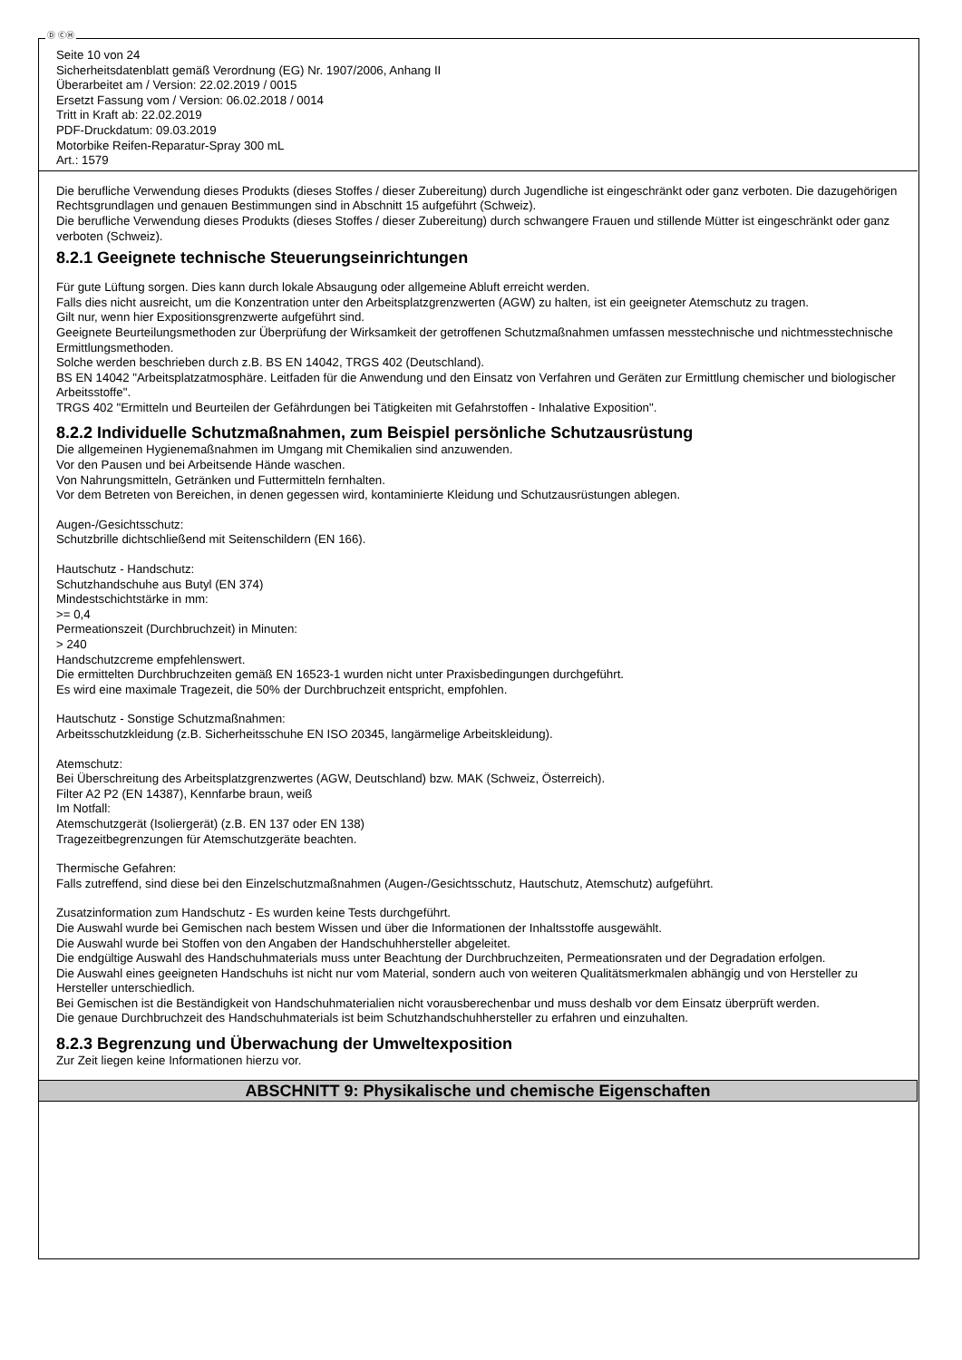Ⓓ ⒸⒽ
Seite 10 von 24
Sicherheitsdatenblatt gemäß Verordnung (EG) Nr. 1907/2006, Anhang II
Überarbeitet am / Version: 22.02.2019 / 0015
Ersetzt Fassung vom / Version: 06.02.2018 / 0014
Tritt in Kraft ab: 22.02.2019
PDF-Druckdatum: 09.03.2019
Motorbike Reifen-Reparatur-Spray 300 mL
Art.: 1579
Die berufliche Verwendung dieses Produkts (dieses Stoffes / dieser Zubereitung) durch Jugendliche ist eingeschränkt oder ganz verboten. Die dazugehörigen Rechtsgrundlagen und genauen Bestimmungen sind in Abschnitt 15 aufgeführt (Schweiz).
Die berufliche Verwendung dieses Produkts (dieses Stoffes / dieser Zubereitung) durch schwangere Frauen und stillende Mütter ist eingeschränkt oder ganz verboten (Schweiz).
8.2.1 Geeignete technische Steuerungseinrichtungen
Für gute Lüftung sorgen. Dies kann durch lokale Absaugung oder allgemeine Abluft erreicht werden.
Falls dies nicht ausreicht, um die Konzentration unter den Arbeitsplatzgrenzwerten (AGW) zu halten, ist ein geeigneter Atemschutz zu tragen.
Gilt nur, wenn hier Expositionsgrenzwerte aufgeführt sind.
Geeignete Beurteilungsmethoden zur Überprüfung der Wirksamkeit der getroffenen Schutzmaßnahmen umfassen messtechnische und nichtmesstechnische Ermittlungsmethoden.
Solche werden beschrieben durch z.B. BS EN 14042, TRGS 402 (Deutschland).
BS EN 14042 "Arbeitsplatzatmosphäre. Leitfaden für die Anwendung und den Einsatz von Verfahren und Geräten zur Ermittlung chemischer und biologischer Arbeitsstoffe".
TRGS 402 "Ermitteln und Beurteilen der Gefährdungen bei Tätigkeiten mit Gefahrstoffen - Inhalative Exposition".
8.2.2 Individuelle Schutzmaßnahmen, zum Beispiel persönliche Schutzausrüstung
Die allgemeinen Hygienemaßnahmen im Umgang mit Chemikalien sind anzuwenden.
Vor den Pausen und bei Arbeitsende Hände waschen.
Von Nahrungsmitteln, Getränken und Futtermitteln fernhalten.
Vor dem Betreten von Bereichen, in denen gegessen wird, kontaminierte Kleidung und Schutzausrüstungen ablegen.
Augen-/Gesichtsschutz:
Schutzbrille dichtschließend mit Seitenschildern (EN 166).
Hautschutz - Handschutz:
Schutzhandschuhe aus Butyl (EN 374)
Mindestschichtstärke in mm:
>= 0,4
Permeationszeit (Durchbruchzeit) in Minuten:
> 240
Handschutzcreme empfehlenswert.
Die ermittelten Durchbruchzeiten gemäß EN 16523-1 wurden nicht unter Praxisbedingungen durchgeführt.
Es wird eine maximale Tragezeit, die 50% der Durchbruchzeit entspricht, empfohlen.
Hautschutz - Sonstige Schutzmaßnahmen:
Arbeitsschutzkleidung (z.B. Sicherheitsschuhe EN ISO 20345, langärmelige Arbeitskleidung).
Atemschutz:
Bei Überschreitung des Arbeitsplatzgrenzwertes (AGW, Deutschland) bzw. MAK (Schweiz, Österreich).
Filter A2 P2 (EN 14387), Kennfarbe braun, weiß
Im Notfall:
Atemschutzgerät (Isoliergerät) (z.B. EN 137 oder EN 138)
Tragezeitbegrenzungen für Atemschutzgeräte beachten.
Thermische Gefahren:
Falls zutreffend, sind diese bei den Einzelschutzmaßnahmen (Augen-/Gesichtsschutz, Hautschutz, Atemschutz) aufgeführt.
Zusatzinformation zum Handschutz - Es wurden keine Tests durchgeführt.
Die Auswahl wurde bei Gemischen nach bestem Wissen und über die Informationen der Inhaltsstoffe ausgewählt.
Die Auswahl wurde bei Stoffen von den Angaben der Handschuhhersteller abgeleitet.
Die endgültige Auswahl des Handschuhmaterials muss unter Beachtung der Durchbruchzeiten, Permeationsraten und der Degradation erfolgen.
Die Auswahl eines geeigneten Handschuhs ist nicht nur vom Material, sondern auch von weiteren Qualitätsmerkmalen abhängig und von Hersteller zu Hersteller unterschiedlich.
Bei Gemischen ist die Beständigkeit von Handschuhmaterialien nicht vorausberechenbar und muss deshalb vor dem Einsatz überprüft werden.
Die genaue Durchbruchzeit des Handschuhmaterials ist beim Schutzhandschuhhersteller zu erfahren und einzuhalten.
8.2.3 Begrenzung und Überwachung der Umweltexposition
Zur Zeit liegen keine Informationen hierzu vor.
ABSCHNITT 9: Physikalische und chemische Eigenschaften